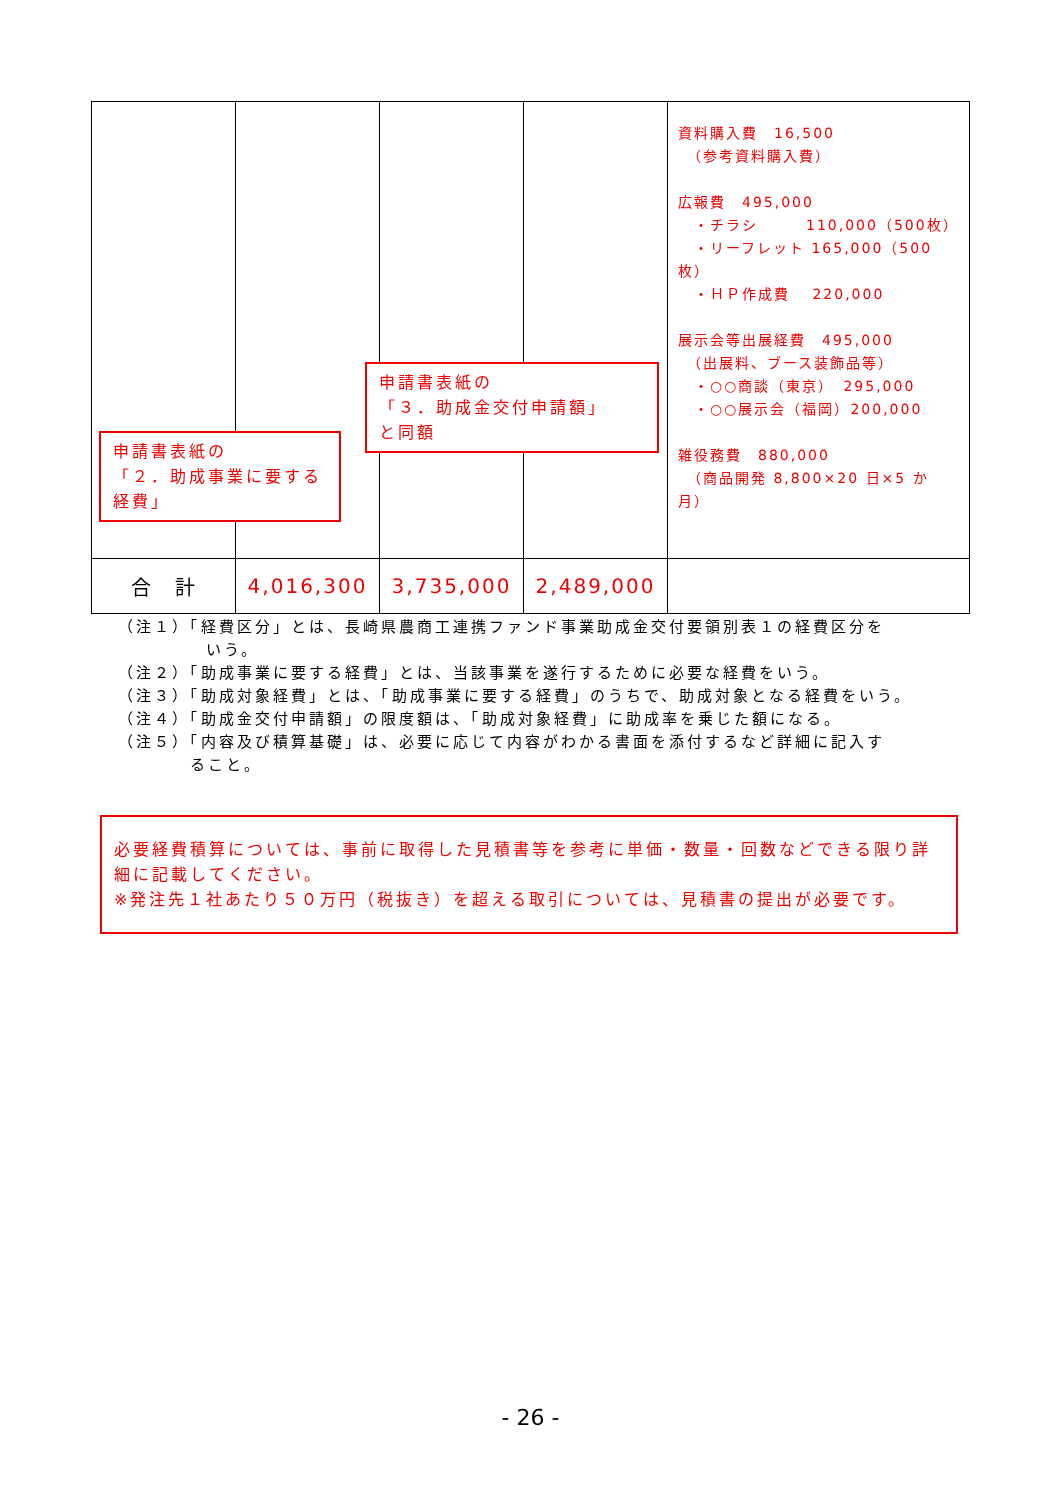| | | | | 資料購入費 16,500 （参考資料購入費） 広報費 495,000 ・チラシ 110,000（500枚） ・リーフレット 165,000（500枚） ・ＨＰ作成費 220,000 展示会等出展経費 495,000 （出展料、ブース装飾品等） ・○○商談（東京） 295,000 ・○○展示会（福岡）200,000 雑役務費 880,000 （商品開発 8,800×20 日×5 か月） |
| 合 計 | 4,016,300 | 3,735,000 | 2,489,000 | |
申請書表紙の
「２．助成事業に要する経費」
申請書表紙の
「３．助成金交付申請額」
と同額
（注１）「経費区分」とは、長崎県農商工連携ファンド事業助成金交付要領別表１の経費区分を
いう。
（注２）「助成事業に要する経費」とは、当該事業を遂行するために必要な経費をいう。
（注３）「助成対象経費」とは、「助成事業に要する経費」のうちで、助成対象となる経費をいう。
（注４）「助成金交付申請額」の限度額は、「助成対象経費」に助成率を乗じた額になる。
（注５）「内容及び積算基礎」は、必要に応じて内容がわかる書面を添付するなど詳細に記入す
ること。
必要経費積算については、事前に取得した見積書等を参考に単価・数量・回数などできる限り詳細に記載してください。
※発注先１社あたり５０万円（税抜き）を超える取引については、見積書の提出が必要です。
- 26 -